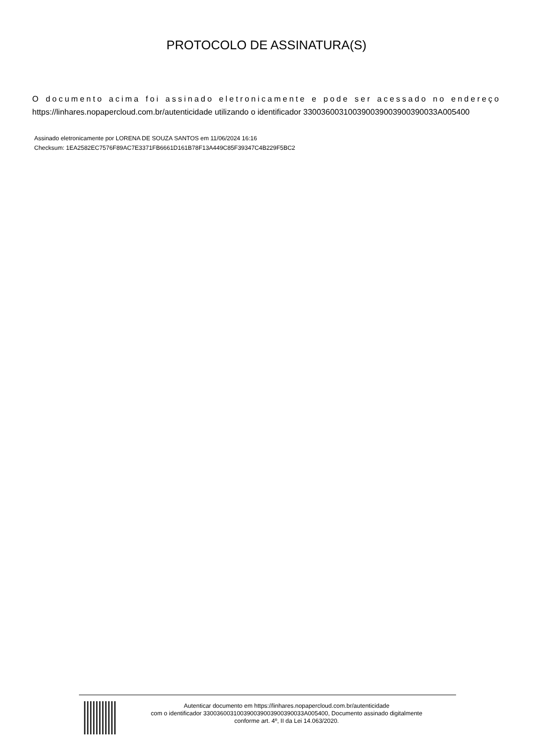PROTOCOLO DE ASSINATURA(S)
O documento acima foi assinado eletronicamente e pode ser acessado no endereço https://linhares.nopapercloud.com.br/autenticidade utilizando o identificador 330036003100390039003900390033A005400
Assinado eletronicamente por LORENA DE SOUZA SANTOS em 11/06/2024 16:16
Checksum: 1EA2582EC7576F89AC7E3371FB6661D161B78F13A449C85F39347C4B229F5BC2
Autenticar documento em https://linhares.nopapercloud.com.br/autenticidade
com o identificador 330036003100390039003900390033A005400, Documento assinado digitalmente
conforme art. 4º, II da Lei 14.063/2020.